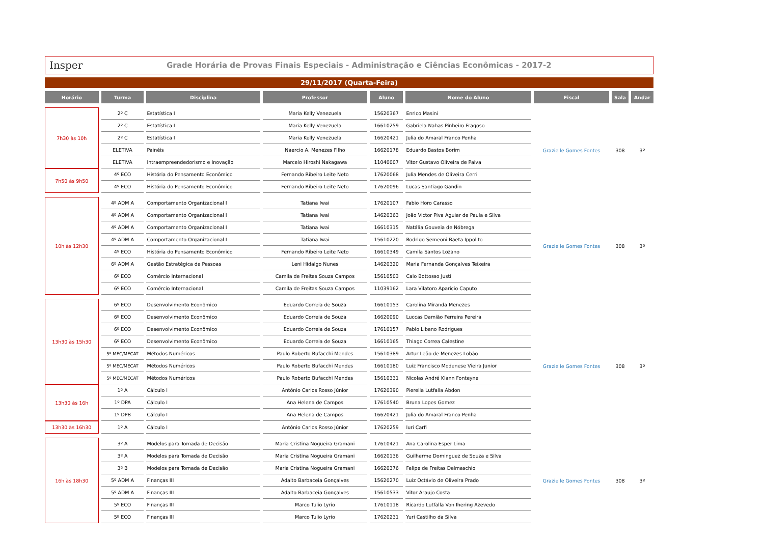Insper
Grade Horária de Provas Finais Especiais - Administração e Ciências Econômicas - 2017-2
29/11/2017 (Quarta-Feira)
| Horário | Turma | Disciplina | Professor | Aluno | Nome do Aluno | Fiscal | Sala | Andar |
| --- | --- | --- | --- | --- | --- | --- | --- | --- |
| 7h30 às 10h | 2º C | Estatística I | Maria Kelly Venezuela | 15620367 | Enrico Masini | Grazielle Gomes Fontes | 308 | 3º |
| | 2º C | Estatística I | Maria Kelly Venezuela | 16610259 | Gabriela Nahas Pinheiro Fragoso | | | |
| | 2º C | Estatística I | Maria Kelly Venezuela | 16620421 | Julia do Amaral Franco Penha | | | |
| | ELETIVA | Painéis | Naercio A. Menezes Filho | 16620178 | Eduardo Bastos Borim | | | |
| | ELETIVA | Intraempreendedorismo e Inovação | Marcelo Hiroshi Nakagawa | 11040007 | Vitor Gustavo Oliveira de Paiva | | | |
| 7h50 às 9h50 | 4º ECO | História do Pensamento Econômico | Fernando Ribeiro Leite Neto | 17620068 | Julia Mendes de Oliveira Cerri | | | |
| | 4º ECO | História do Pensamento Econômico | Fernando Ribeiro Leite Neto | 17620096 | Lucas Santiago Gandin | | | |
| 10h às 12h30 | 4º ADM A | Comportamento Organizacional I | Tatiana Iwai | 17620107 | Fabio Horo Carasso | Grazielle Gomes Fontes | 308 | 3º |
| | 4º ADM A | Comportamento Organizacional I | Tatiana Iwai | 14620363 | João Victor Piva Aguiar de Paula e Silva | | | |
| | 4º ADM A | Comportamento Organizacional I | Tatiana Iwai | 16610315 | Natália Gouveia de Nóbrega | | | |
| | 4º ADM A | Comportamento Organizacional I | Tatiana Iwai | 15610220 | Rodrigo Semeoni Baeta Ippolito | | | |
| | 4º ECO | História do Pensamento Econômico | Fernando Ribeiro Leite Neto | 16610349 | Camila Santos Lozano | | | |
| | 6º ADM A | Gestão Estratégica de Pessoas | Leni Hidalgo Nunes | 14620320 | Maria Fernanda Gonçalves Teixeira | | | |
| | 6º ECO | Comércio Internacional | Camila de Freitas Souza Campos | 15610503 | Caio Bottosso Justi | | | |
| | 6º ECO | Comércio Internacional | Camila de Freitas Souza Campos | 11039162 | Lara Vilatoro Aparicio Caputo | | | |
| 13h30 às 15h30 | 6º ECO | Desenvolvimento Econômico | Eduardo Correia de Souza | 16610153 | Carolina Miranda Menezes | Grazielle Gomes Fontes | 308 | 3º |
| | 6º ECO | Desenvolvimento Econômico | Eduardo Correia de Souza | 16620090 | Luccas Damião Ferreira Pereira | | | |
| | 6º ECO | Desenvolvimento Econômico | Eduardo Correia de Souza | 17610157 | Pablo Libano Rodrigues | | | |
| | 6º ECO | Desenvolvimento Econômico | Eduardo Correia de Souza | 16610165 | Thiago Correa Calestine | | | |
| | 5º MEC/MECAT | Métodos Numéricos | Paulo Roberto Bufacchi Mendes | 15610389 | Artur Leão de Menezes Lobão | | | |
| | 5º MEC/MECAT | Métodos Numéricos | Paulo Roberto Bufacchi Mendes | 16610180 | Luiz Francisco Modenese Vieira Junior | | | |
| | 5º MEC/MECAT | Métodos Numéricos | Paulo Roberto Bufacchi Mendes | 15610331 | Nícolas André Klann Fonteyne | | | |
| 13h30 às 16h | 1º A | Cálculo I | Antônio Carlos Rosso Júnior | 17620390 | Pierella Lutfalla Abdon | | | |
| | 1º DPA | Cálculo I | Ana Helena de Campos | 17610540 | Bruna Lopes Gomez | | | |
| | 1º DPB | Cálculo I | Ana Helena de Campos | 16620421 | Julia do Amaral Franco Penha | | | |
| 13h30 às 16h30 | 1º A | Cálculo I | Antônio Carlos Rosso Júnior | 17620259 | Iuri Carfi | | | |
| 16h às 18h30 | 3º A | Modelos para Tomada de Decisão | Maria Cristina Nogueira Gramani | 17610421 | Ana Carolina Esper Lima | Grazielle Gomes Fontes | 308 | 3º |
| | 3º A | Modelos para Tomada de Decisão | Maria Cristina Nogueira Gramani | 16620136 | Guilherme Dominguez de Souza e Silva | | | |
| | 3º B | Modelos para Tomada de Decisão | Maria Cristina Nogueira Gramani | 16620376 | Felipe de Freitas Delmaschio | | | |
| | 5º ADM A | Finanças III | Adalto Barbaceia Gonçalves | 15620270 | Luiz Octávio de Oliveira Prado | | | |
| | 5º ADM A | Finanças III | Adalto Barbaceia Gonçalves | 15610533 | Vitor Araujo Costa | | | |
| | 5º ECO | Finanças III | Marco Tulio Lyrio | 17610118 | Ricardo Lutfalla Von Ihering Azevedo | | | |
| | 5º ECO | Finanças III | Marco Tulio Lyrio | 17620231 | Yuri Castilho da Silva | | | |